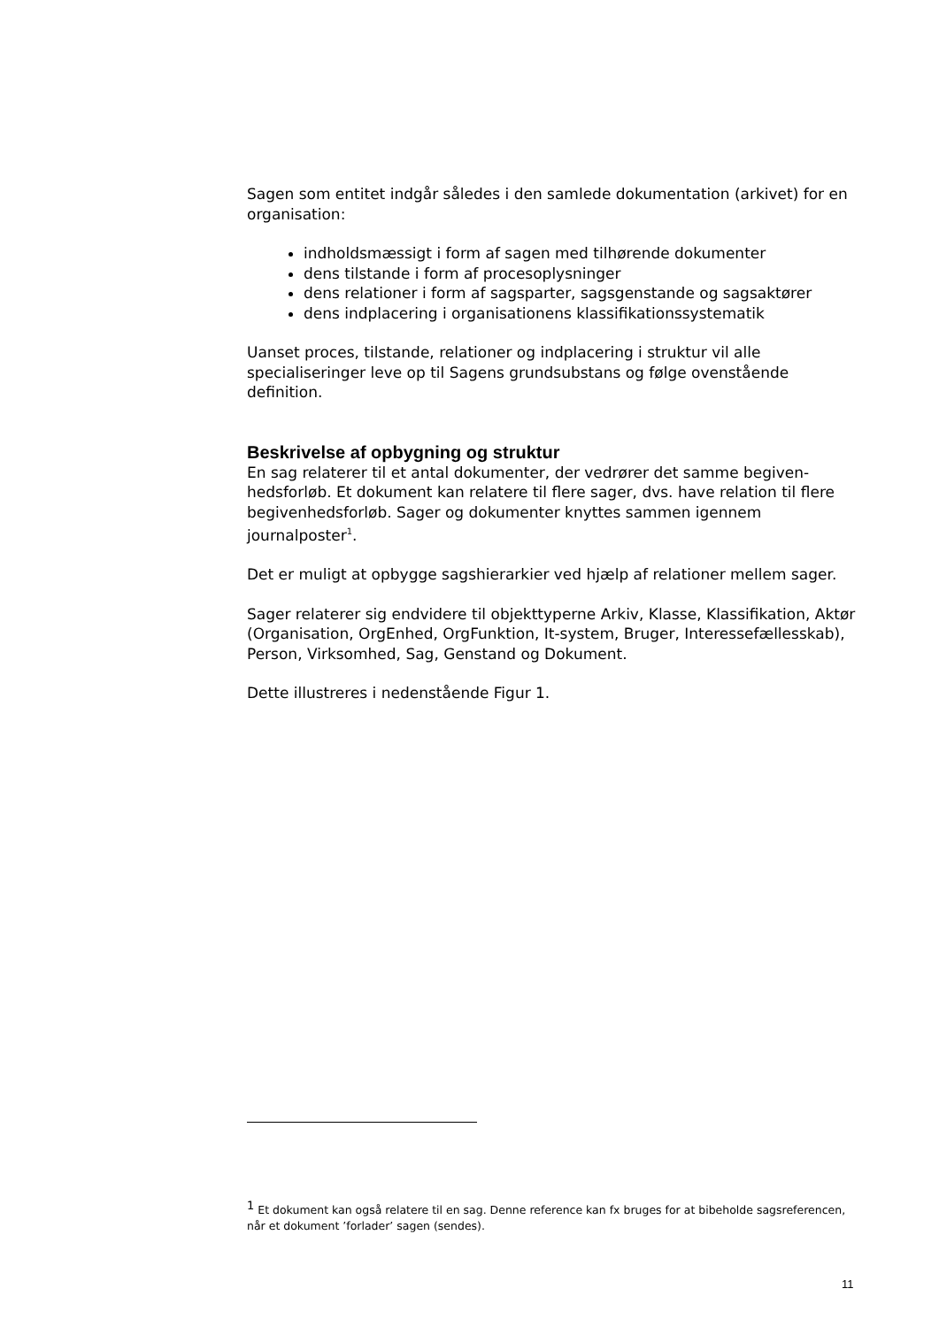Sagen som entitet indgår således i den samlede dokumentation (arkivet) for en organisation:
indholdsmæssigt i form af sagen med tilhørende dokumenter
dens tilstande i form af procesoplysninger
dens relationer i form af sagsparter, sagsgenstande og sagsaktører
dens indplacering i organisationens klassifikationssystematik
Uanset proces, tilstande, relationer og indplacering i struktur vil alle specialiseringer leve op til Sagens grundsubstans og følge ovenstående definition.
Beskrivelse af opbygning og struktur
En sag relaterer til et antal dokumenter, der vedrører det samme begiven-hedsforløb. Et dokument kan relatere til flere sager, dvs. have relation til flere begivenhedsforløb. Sager og dokumenter knyttes sammen igennem journalposter<sup>1</sup>.
Det er muligt at opbygge sagshierarkier ved hjælp af relationer mellem sager.
Sager relaterer sig endvidere til objekttyperne Arkiv, Klasse, Klassifikation, Aktør (Organisation, OrgEnhed, OrgFunktion, It-system, Bruger, Interessefællesskab), Person, Virksomhed, Sag, Genstand og Dokument.
Dette illustreres i nedenstående Figur 1.
<sup>1</sup> Et dokument kan også relatere til en sag. Denne reference kan fx bruges for at bibeholde sagsreferencen, når et dokument ’forlader’ sagen (sendes).
11